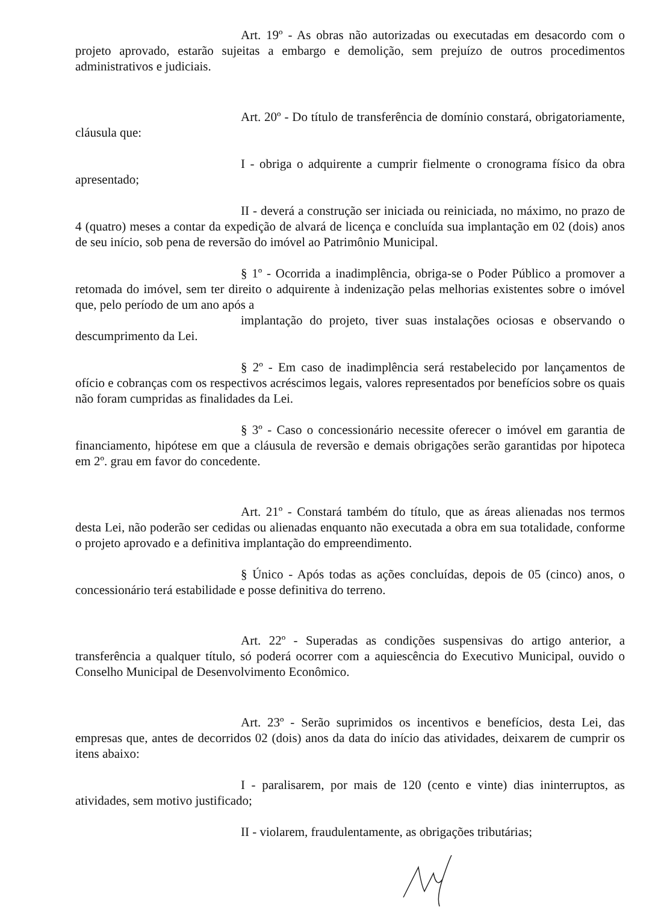Art. 19º - As obras não autorizadas ou executadas em desacordo com o projeto aprovado, estarão sujeitas a embargo e demolição, sem prejuízo de outros procedimentos administrativos e judiciais.
Art. 20º - Do título de transferência de domínio constará, obrigatoriamente, cláusula que:
I - obriga o adquirente a cumprir fielmente o cronograma físico da obra apresentado;
II - deverá a construção ser iniciada ou reiniciada, no máximo, no prazo de 4 (quatro) meses a contar da expedição de alvará de licença e concluída sua implantação em 02 (dois) anos de seu início, sob pena de reversão do imóvel ao Patrimônio Municipal.
§ 1º - Ocorrida a inadimplência, obriga-se o Poder Público a promover a retomada do imóvel, sem ter direito o adquirente à indenização pelas melhorias existentes sobre o imóvel que, pelo período de um ano após a
implantação do projeto, tiver suas instalações ociosas e observando o descumprimento da Lei.
§ 2º - Em caso de inadimplência será restabelecido por lançamentos de ofício e cobranças com os respectivos acréscimos legais, valores representados por benefícios sobre os quais não foram cumpridas as finalidades da Lei.
§ 3º - Caso o concessionário necessite oferecer o imóvel em garantia de financiamento, hipótese em que a cláusula de reversão e demais obrigações serão garantidas por hipoteca em 2º. grau em favor do concedente.
Art. 21º - Constará também do título, que as áreas alienadas nos termos desta Lei, não poderão ser cedidas ou alienadas enquanto não executada a obra em sua totalidade, conforme o projeto aprovado e a definitiva implantação do empreendimento.
§ Único - Após todas as ações concluídas, depois de 05 (cinco) anos, o concessionário terá estabilidade e posse definitiva do terreno.
Art. 22º - Superadas as condições suspensivas do artigo anterior, a transferência a qualquer título, só poderá ocorrer com a aquiescência do Executivo Municipal, ouvido o Conselho Municipal de Desenvolvimento Econômico.
Art. 23º - Serão suprimidos os incentivos e benefícios, desta Lei, das empresas que, antes de decorridos 02 (dois) anos da data do início das atividades, deixarem de cumprir os itens abaixo:
I - paralisarem, por mais de 120 (cento e vinte) dias ininterruptos, as atividades, sem motivo justificado;
II - violarem, fraudulentamente, as obrigações tributárias;